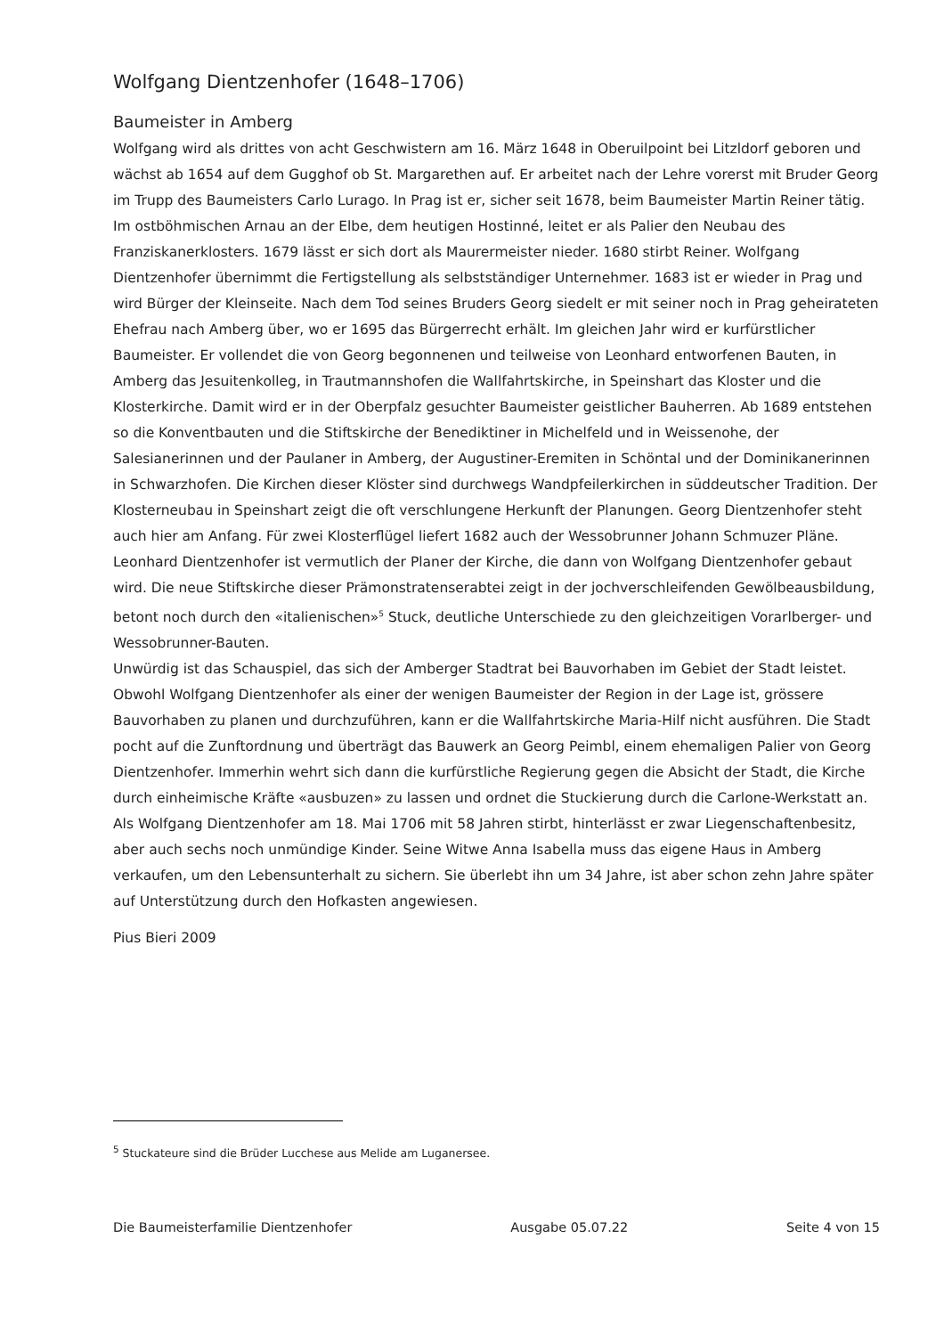Wolfgang Dientzenhofer (1648–1706)
Baumeister in Amberg
Wolfgang wird als drittes von acht Geschwistern am 16. März 1648 in Oberuilpoint bei Litzldorf geboren und wächst ab 1654 auf dem Gugghof ob St. Margarethen auf. Er arbeitet nach der Lehre vorerst mit Bruder Georg im Trupp des Baumeisters Carlo Lurago. In Prag ist er, sicher seit 1678, beim Baumeister Martin Reiner tätig. Im ostböhmischen Arnau an der Elbe, dem heutigen Hostinné, leitet er als Palier den Neubau des Franziskanerklosters. 1679 lässt er sich dort als Maurermeister nieder. 1680 stirbt Reiner. Wolfgang Dientzenhofer übernimmt die Fertigstellung als selbstständiger Unternehmer. 1683 ist er wieder in Prag und wird Bürger der Kleinseite. Nach dem Tod seines Bruders Georg siedelt er mit seiner noch in Prag geheirateten Ehefrau nach Amberg über, wo er 1695 das Bürgerrecht erhält. Im gleichen Jahr wird er kurfürstlicher Baumeister. Er vollendet die von Georg begonnenen und teilweise von Leonhard entworfenen Bauten, in Amberg das Jesuitenkolleg, in Trautmannshofen die Wallfahrtskirche, in Speinshart das Kloster und die Klosterkirche. Damit wird er in der Oberpfalz gesuchter Baumeister geistlicher Bauherren. Ab 1689 entstehen so die Konventbauten und die Stiftskirche der Benediktiner in Michelfeld und in Weissenohe, der Salesianerinnen und der Paulaner in Amberg, der Augustiner-Eremiten in Schöntal und der Dominikanerinnen in Schwarzhofen. Die Kirchen dieser Klöster sind durchwegs Wandpfeilerkirchen in süddeutscher Tradition. Der Klosterneubau in Speinshart zeigt die oft verschlungene Herkunft der Planungen. Georg Dientzenhofer steht auch hier am Anfang. Für zwei Klosterflügel liefert 1682 auch der Wessobrunner Johann Schmuzer Pläne. Leonhard Dientzenhofer ist vermutlich der Planer der Kirche, die dann von Wolfgang Dientzenhofer gebaut wird. Die neue Stiftskirche dieser Prämonstratenserabtei zeigt in der jochverschleifenden Gewölbeausbildung, betont noch durch den «italienischen»<sup>5</sup> Stuck, deutliche Unterschiede zu den gleichzeitigen Vorarlberger- und Wessobrunner-Bauten.
Unwürdig ist das Schauspiel, das sich der Amberger Stadtrat bei Bauvorhaben im Gebiet der Stadt leistet. Obwohl Wolfgang Dientzenhofer als einer der wenigen Baumeister der Region in der Lage ist, grössere Bauvorhaben zu planen und durchzuführen, kann er die Wallfahrtskirche Maria-Hilf nicht ausführen. Die Stadt pocht auf die Zunftordnung und überträgt das Bauwerk an Georg Peimbl, einem ehemaligen Palier von Georg Dientzenhofer. Immerhin wehrt sich dann die kurfürstliche Regierung gegen die Absicht der Stadt, die Kirche durch einheimische Kräfte «ausbuzen» zu lassen und ordnet die Stuckierung durch die Carlone-Werkstatt an.
Als Wolfgang Dientzenhofer am 18. Mai 1706 mit 58 Jahren stirbt, hinterlässt er zwar Liegenschaftenbesitz, aber auch sechs noch unmündige Kinder. Seine Witwe Anna Isabella muss das eigene Haus in Amberg verkaufen, um den Lebensunterhalt zu sichern. Sie überlebt ihn um 34 Jahre, ist aber schon zehn Jahre später auf Unterstützung durch den Hofkasten angewiesen.
Pius Bieri 2009
<sup>5</sup> Stuckateure sind die Brüder Lucchese aus Melide am Luganersee.
Die Baumeisterfamilie Dientzenhofer Ausgabe 05.07.22 Seite 4 von 15